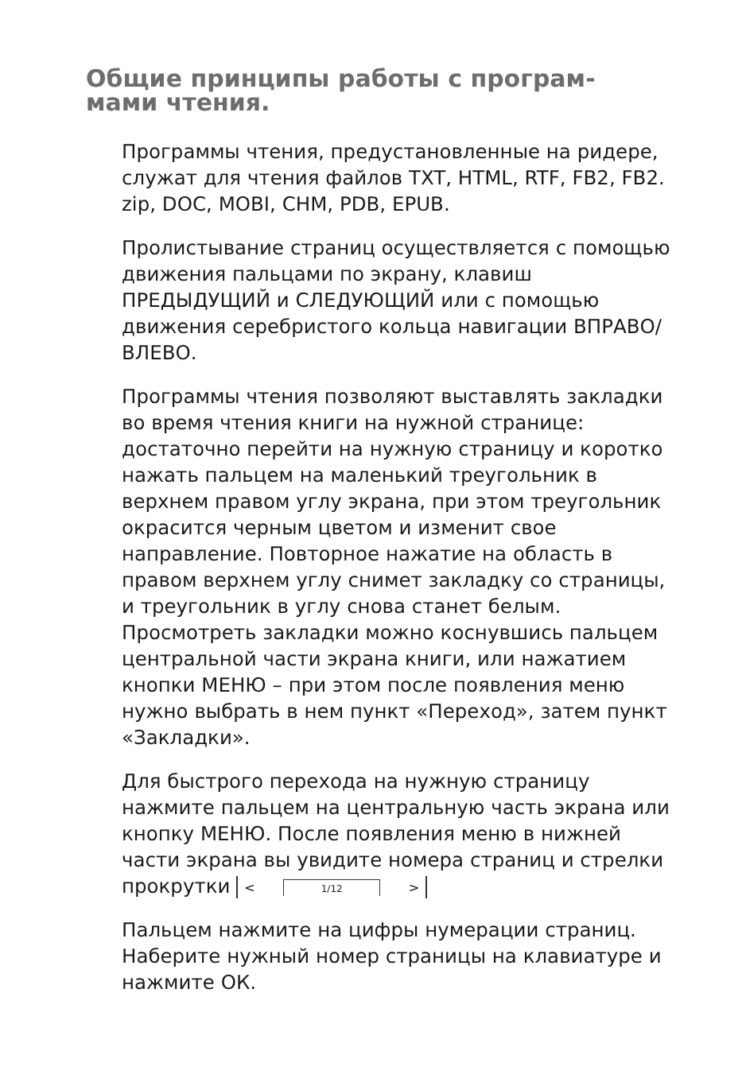Общие принципы работы с програм-
мами чтения.
Программы чтения, предустановленные на ридере, служат для чтения файлов TXT, HTML, RTF, FB2, FB2. zip, DOC, MOBI, CHM, PDB, EPUB.
Пролистывание страниц осуществляется с помощью движения пальцами по экрану, клавиш ПРЕДЫДУЩИЙ и СЛЕДУЮЩИЙ или с помощью движения серебристого кольца навигации ВПРАВО/ВЛЕВО.
Программы чтения позволяют выставлять закладки во время чтения книги на нужной странице: достаточно перейти на нужную страницу и коротко нажать пальцем на маленький треугольник в верхнем правом углу экрана, при этом треугольник окрасится черным цветом и изменит свое направление. Повторное нажатие на область в правом верхнем углу снимет закладку со страницы, и треугольник в углу снова станет белым. Просмотреть закладки можно коснувшись пальцем центральной части экрана книги, или нажатием кнопки МЕНЮ – при этом после появления меню нужно выбрать в нем пункт «Переход», затем пункт «Закладки».
Для быстрого перехода на нужную страницу нажмите пальцем на центральную часть экрана или кнопку МЕНЮ. После появления меню в нижней части экрана вы увидите номера страниц и стрелки прокрутки < 1/12 >
Пальцем нажмите на цифры нумерации страниц. Наберите нужный номер страницы на клавиатуре и нажмите ОК.